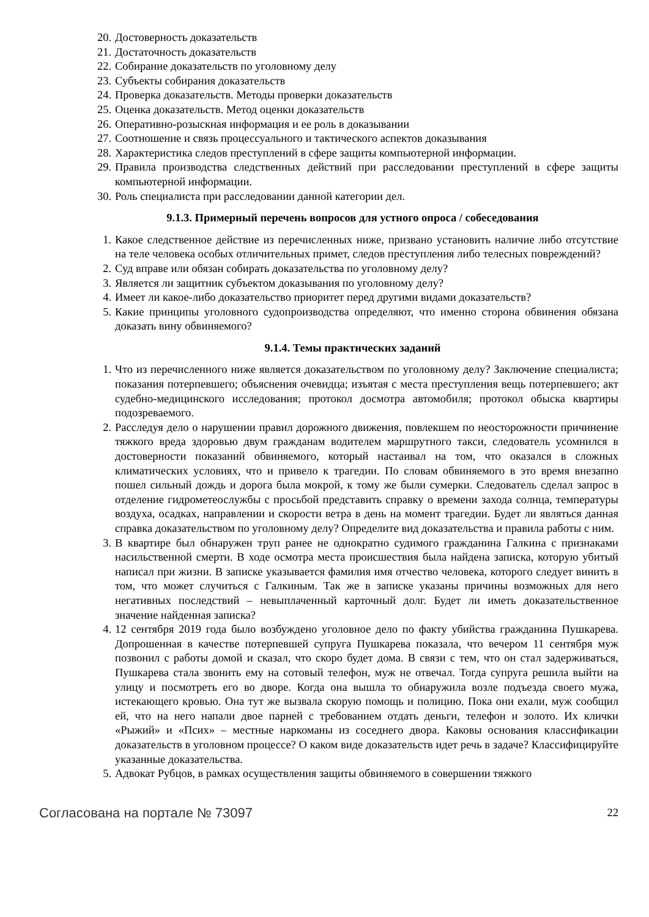20. Достоверность доказательств
21. Достаточность доказательств
22. Собирание доказательств по уголовному делу
23. Субъекты собирания доказательств
24. Проверка доказательств. Методы проверки доказательств
25. Оценка доказательств. Метод оценки доказательств
26. Оперативно-розыскная информация и ее роль в доказывании
27. Соотношение и связь процессуального и тактического аспектов доказывания
28. Характеристика следов преступлений в сфере защиты компьютерной информации.
29. Правила производства следственных действий при расследовании преступлений в сфере защиты компьютерной информации.
30. Роль специалиста при расследовании данной категории дел.
9.1.3. Примерный перечень вопросов для устного опроса / собеседования
1. Какое следственное действие из перечисленных ниже, призвано установить наличие либо отсутствие на теле человека особых отличительных примет, следов преступления либо телесных повреждений?
2. Суд вправе или обязан собирать доказательства по уголовному делу?
3. Является ли защитник субъектом доказывания по уголовному делу?
4. Имеет ли какое-либо доказательство приоритет перед другими видами доказательств?
5. Какие принципы уголовного судопроизводства определяют, что именно сторона обвинения обязана доказать вину обвиняемого?
9.1.4. Темы практических заданий
1. Что из перечисленного ниже является доказательством по уголовному делу? Заключение специалиста; показания потерпевшего; объяснения очевидца; изъятая с места преступления вещь потерпевшего; акт судебно-медицинского исследования; протокол досмотра автомобиля; протокол обыска квартиры подозреваемого.
2. Расследуя дело о нарушении правил дорожного движения, повлекшем по неосторожности причинение тяжкого вреда здоровью двум гражданам водителем маршрутного такси, следователь усомнился в достоверности показаний обвиняемого, который настаивал на том, что оказался в сложных климатических условиях, что и привело к трагедии. По словам обвиняемого в это время внезапно пошел сильный дождь и дорога была мокрой, к тому же были сумерки. Следователь сделал запрос в отделение гидрометеослужбы с просьбой представить справку о времени захода солнца, температуры воздуха, осадках, направлении и скорости ветра в день на момент трагедии. Будет ли являться данная справка доказательством по уголовному делу? Определите вид доказательства и правила работы с ним.
3. В квартире был обнаружен труп ранее не однократно судимого гражданина Галкина с признаками насильственной смерти. В ходе осмотра места происшествия была найдена записка, которую убитый написал при жизни. В записке указывается фамилия имя отчество человека, которого следует винить в том, что может случиться с Галкиным. Так же в записке указаны причины возможных для него негативных последствий – невыплаченный карточный долг. Будет ли иметь доказательственное значение найденная записка?
4. 12 сентября 2019 года было возбуждено уголовное дело по факту убийства гражданина Пушкарева. Допрошенная в качестве потерпевшей супруга Пушкарева показала, что вечером 11 сентября муж позвонил с работы домой и сказал, что скоро будет дома. В связи с тем, что он стал задерживаться, Пушкарева стала звонить ему на сотовый телефон, муж не отвечал. Тогда супруга решила выйти на улицу и посмотреть его во дворе. Когда она вышла то обнаружила возле подъезда своего мужа, истекающего кровью. Она тут же вызвала скорую помощь и полицию. Пока они ехали, муж сообщил ей, что на него напали двое парней с требованием отдать деньги, телефон и золото. Их клички «Рыжий» и «Псих» – местные наркоманы из соседнего двора. Каковы основания классификации доказательств в уголовном процессе? О каком виде доказательств идет речь в задаче? Классифицируйте указанные доказательства.
5. Адвокат Рубцов, в рамках осуществления защиты обвиняемого в совершении тяжкого
Согласована на портале № 73097 22